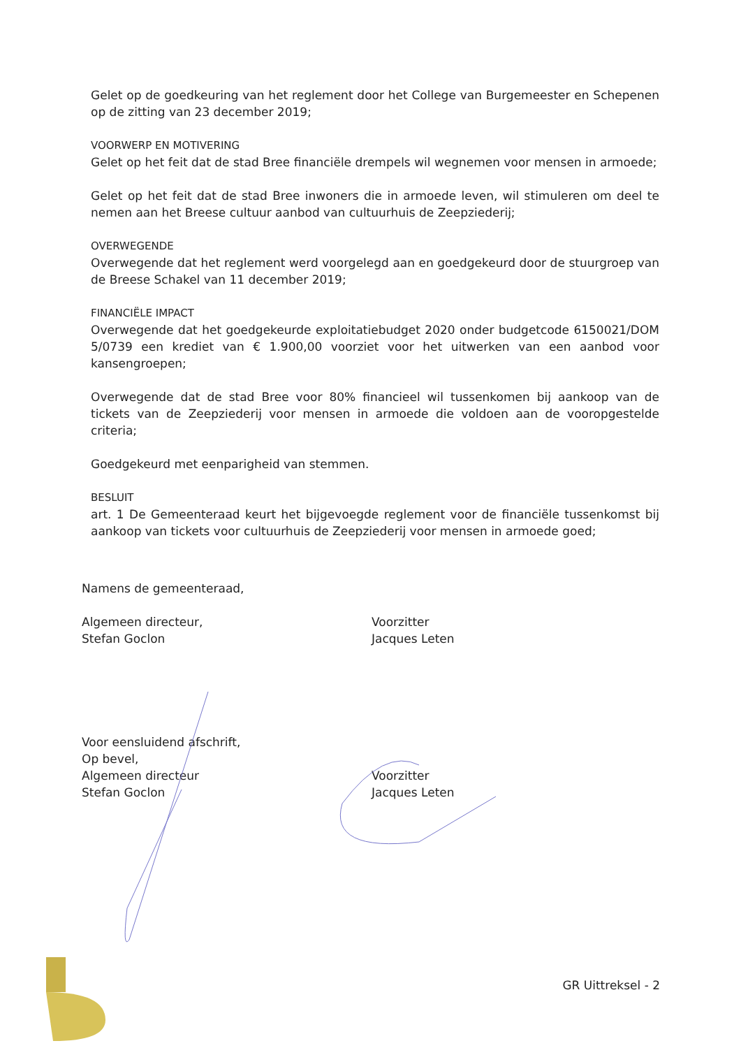Gelet op de goedkeuring van het reglement door het College van Burgemeester en Schepenen op de zitting van 23 december 2019;
VOORWERP EN MOTIVERING
Gelet op het feit dat de stad Bree financiële drempels wil wegnemen voor mensen in armoede;
Gelet op het feit dat de stad Bree inwoners die in armoede leven, wil stimuleren om deel te nemen aan het Breese cultuur aanbod van cultuurhuis de Zeepziederij;
OVERWEGENDE
Overwegende dat het reglement werd voorgelegd aan en goedgekeurd door de stuurgroep van de Breese Schakel van 11 december 2019;
FINANCIËLE IMPACT
Overwegende dat het goedgekeurde exploitatiebudget 2020 onder budgetcode 6150021/DOM 5/0739 een krediet van € 1.900,00 voorziet voor het uitwerken van een aanbod voor kansengroepen;
Overwegende dat de stad Bree voor 80% financieel wil tussenkomen bij aankoop van de tickets van de Zeepziederij voor mensen in armoede die voldoen aan de vooropgestelde criteria;
Goedgekeurd met eenparigheid van stemmen.
BESLUIT
art. 1 De Gemeenteraad keurt het bijgevoegde reglement voor de financiële tussenkomst bij aankoop van tickets voor cultuurhuis de Zeepziederij voor mensen in armoede goed;
Namens de gemeenteraad,
Algemeen directeur,
Stefan Goclon
Voorzitter
Jacques Leten
Voor eensluidend afschrift,
Op bevel,
Algemeen directeur
Stefan Goclon
Voorzitter
Jacques Leten
GR Uittreksel - 2